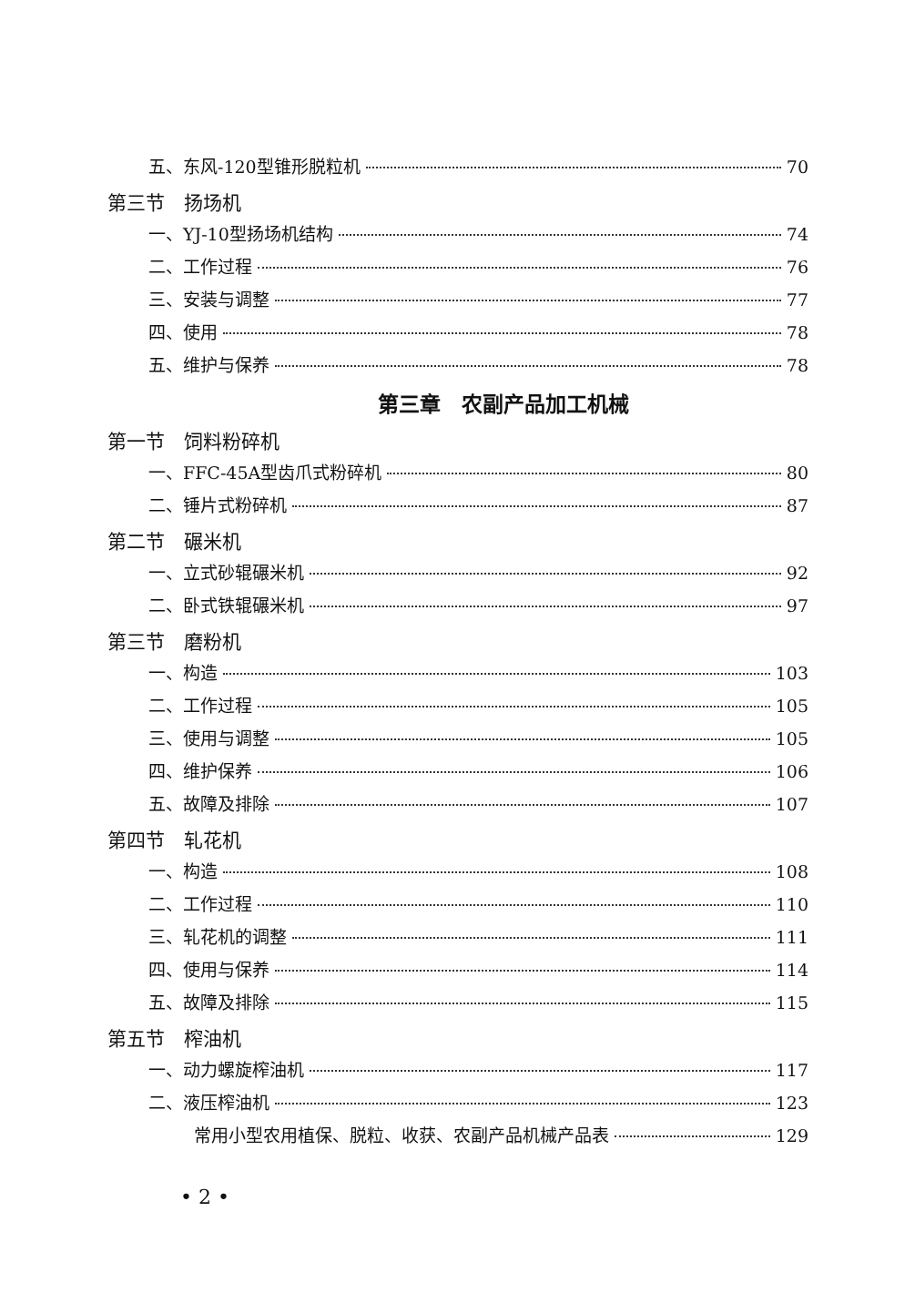五、东风-120型锥形脱粒机 70
第三节　扬场机
一、YJ-10型扬场机结构 74
二、工作过程 76
三、安装与调整 77
四、使用 78
五、维护与保养 78
第三章　农副产品加工机械
第一节　饲料粉碎机
一、FFC-45A型齿爪式粉碎机 80
二、锤片式粉碎机 87
第二节　碾米机
一、立式砂辊碾米机 92
二、卧式铁辊碾米机 97
第三节　磨粉机
一、构造 103
二、工作过程 105
三、使用与调整 105
四、维护保养 106
五、故障及排除 107
第四节　轧花机
一、构造 108
二、工作过程 110
三、轧花机的调整 111
四、使用与保养 114
五、故障及排除 115
第五节　榨油机
一、动力螺旋榨油机 117
二、液压榨油机 123
常用小型农用植保、脱粒、收获、农副产品机械产品表 129
• 2 •